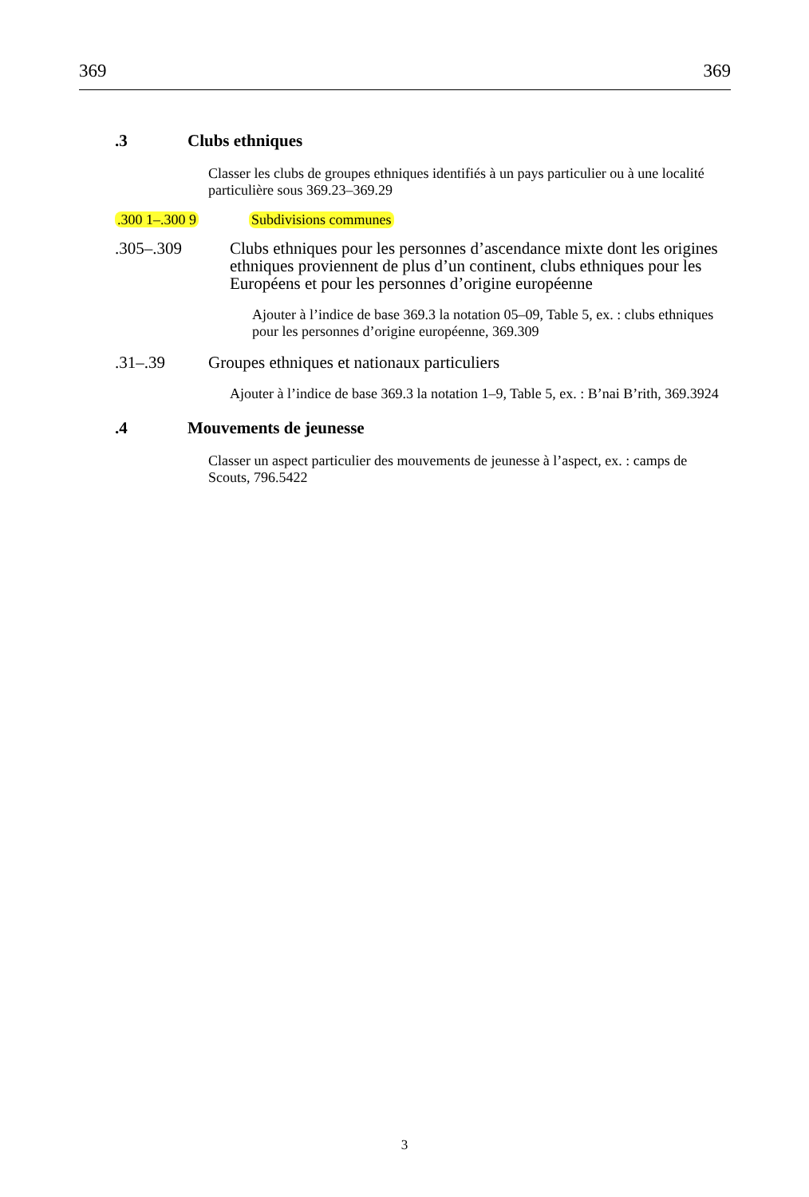369 369
.3 Clubs ethniques
Classer les clubs de groupes ethniques identifiés à un pays particulier ou à une localité particulière sous 369.23–369.29
.300 1–.300 9 Subdivisions communes
.305–.309 Clubs ethniques pour les personnes d’ascendance mixte dont les origines ethniques proviennent de plus d’un continent, clubs ethniques pour les Européens et pour les personnes d’origine européenne
Ajouter à l’indice de base 369.3 la notation 05–09, Table 5, ex. : clubs ethniques pour les personnes d’origine européenne, 369.309
.31–.39 Groupes ethniques et nationaux particuliers
Ajouter à l’indice de base 369.3 la notation 1–9, Table 5, ex. : B’nai B’rith, 369.3924
.4 Mouvements de jeunesse
Classer un aspect particulier des mouvements de jeunesse à l’aspect, ex. : camps de Scouts, 796.5422
3